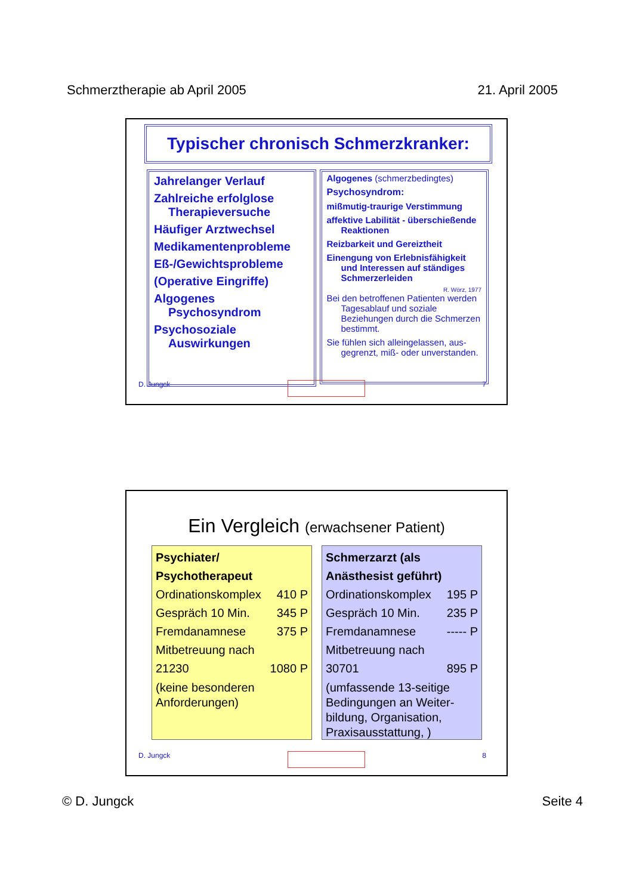Schmerztherapie ab April 2005 21. April 2005
Typischer chronisch Schmerzkranker:
Jahrelanger Verlauf
Zahlreiche erfolglose Therapieversuche
Häufiger Arztwechsel
Medikamentenprobleme
Eß-/Gewichtsprobleme
(Operative Eingriffe)
Algogenes Psychosyndrom
Psychosoziale Auswirkungen
Algogenes (schmerzbedingtes)
Psychosyndrom:
mißmutig-traurige Verstimmung
affektive Labilität - überschießende Reaktionen
Reizbarkeit und Gereiztheit
Einengung von Erlebnisfähigkeit und Interessen auf ständiges Schmerzerleiden
R. Wörz, 1977
Bei den betroffenen Patienten werden Tagesablauf und soziale Beziehungen durch die Schmerzen bestimmt.
Sie fühlen sich alleingelassen, aus-gegrenzt, miß- oder unverstanden.
D. Jungck 7
Ein Vergleich (erwachsener Patient)
Psychiater/
Psychotherapeut
Ordinationskomplex 410 P
Gespräch 10 Min. 345 P
Fremdanamnese 375 P
Mitbetreuung nach
21230 1080 P
(keine besonderen Anforderungen)
Schmerzarzt (als
Anästhesist geführt)
Ordinationskomplex 195 P
Gespräch 10 Min. 235 P
Fremdanamnese ----- P
Mitbetreuung nach
30701 895 P
(umfassende 13-seitige Bedingungen an Weiter-bildung, Organisation, Praxisausstattung, )
D. Jungck 8
© D. Jungck Seite 4